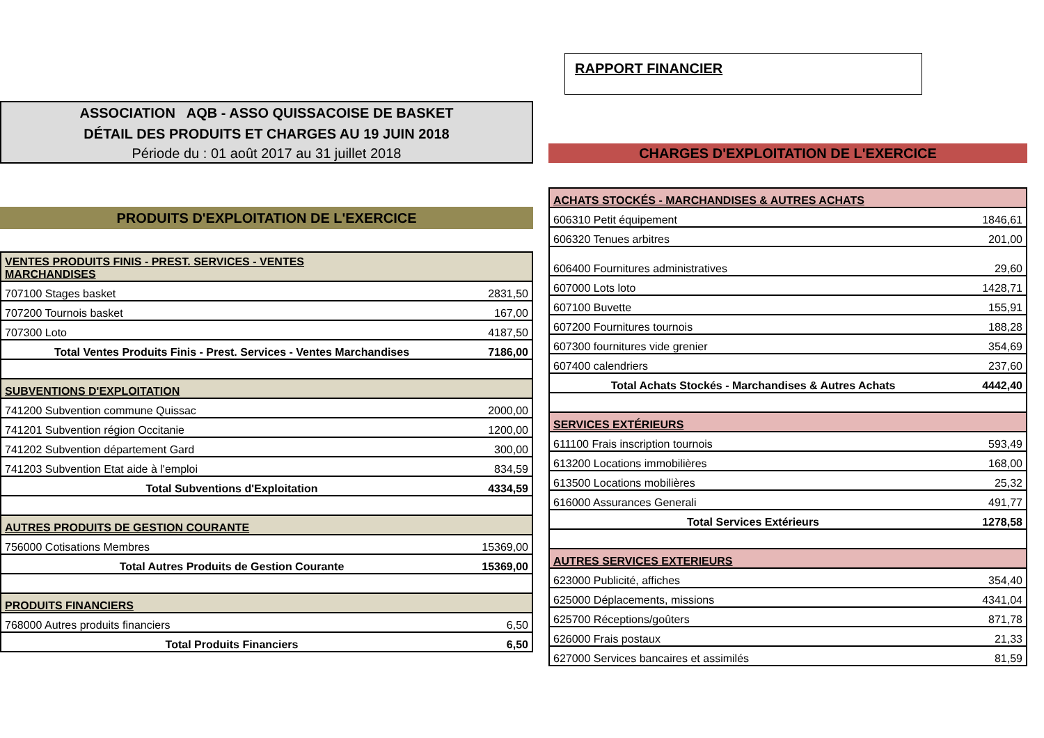ASSOCIATION AQB - ASSO QUISSACOISE DE BASKET
DÉTAIL DES PRODUITS ET CHARGES AU 19 JUIN 2018
Période du : 01 août 2017 au 31 juillet 2018
PRODUITS D'EXPLOITATION DE L'EXERCICE
| VENTES PRODUITS FINIS - PREST. SERVICES - VENTES MARCHANDISES | |
| 707100 Stages basket | 2831,50 |
| 707200 Tournois basket | 167,00 |
| 707300 Loto | 4187,50 |
| Total Ventes Produits Finis - Prest. Services - Ventes Marchandises | 7186,00 |
| SUBVENTIONS D'EXPLOITATION | |
| 741200 Subvention commune Quissac | 2000,00 |
| 741201 Subvention région Occitanie | 1200,00 |
| 741202 Subvention département Gard | 300,00 |
| 741203 Subvention Etat aide à l'emploi | 834,59 |
| Total Subventions d'Exploitation | 4334,59 |
| AUTRES PRODUITS DE GESTION COURANTE | |
| 756000 Cotisations Membres | 15369,00 |
| Total Autres Produits de Gestion Courante | 15369,00 |
| PRODUITS FINANCIERS | |
| 768000 Autres produits financiers | 6,50 |
| Total Produits Financiers | 6,50 |
RAPPORT FINANCIER
CHARGES D'EXPLOITATION DE L'EXERCICE
| ACHATS STOCKÉS - MARCHANDISES & AUTRES ACHATS | |
| 606310 Petit équipement | 1846,61 |
| 606320 Tenues arbitres | 201,00 |
| 606400 Fournitures administratives | 29,60 |
| 607000 Lots loto | 1428,71 |
| 607100 Buvette | 155,91 |
| 607200 Fournitures tournois | 188,28 |
| 607300 fournitures vide grenier | 354,69 |
| 607400 calendriers | 237,60 |
| Total Achats Stockés - Marchandises & Autres Achats | 4442,40 |
| SERVICES EXTÉRIEURS | |
| 611100 Frais inscription tournois | 593,49 |
| 613200 Locations immobilières | 168,00 |
| 613500 Locations mobilières | 25,32 |
| 616000 Assurances Generali | 491,77 |
| Total Services Extérieurs | 1278,58 |
| AUTRES SERVICES EXTERIEURS | |
| 623000 Publicité, affiches | 354,40 |
| 625000 Déplacements, missions | 4341,04 |
| 625700 Réceptions/goûters | 871,78 |
| 626000 Frais postaux | 21,33 |
| 627000 Services bancaires et assimilés | 81,59 |